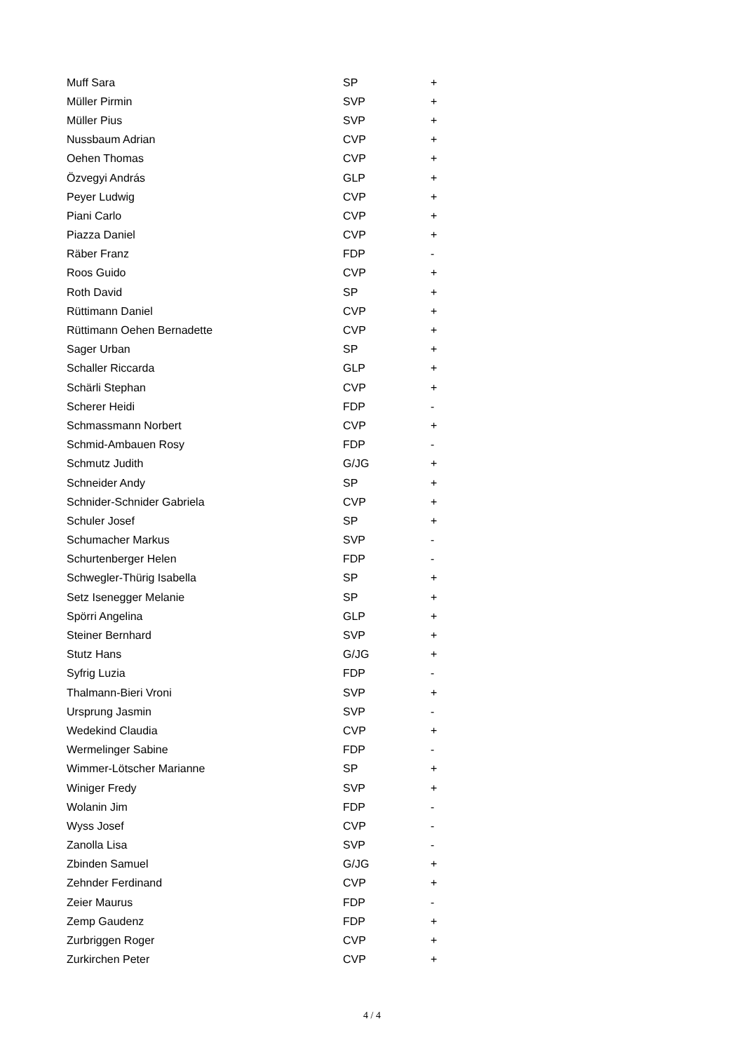| Muff Sara | SP | + |
| Müller Pirmin | SVP | + |
| Müller Pius | SVP | + |
| Nussbaum Adrian | CVP | + |
| Oehen Thomas | CVP | + |
| Özvegyi András | GLP | + |
| Peyer Ludwig | CVP | + |
| Piani Carlo | CVP | + |
| Piazza Daniel | CVP | + |
| Räber Franz | FDP | - |
| Roos Guido | CVP | + |
| Roth David | SP | + |
| Rüttimann Daniel | CVP | + |
| Rüttimann Oehen Bernadette | CVP | + |
| Sager Urban | SP | + |
| Schaller Riccarda | GLP | + |
| Schärli Stephan | CVP | + |
| Scherer Heidi | FDP | - |
| Schmassmann Norbert | CVP | + |
| Schmid-Ambauen Rosy | FDP | - |
| Schmutz Judith | G/JG | + |
| Schneider Andy | SP | + |
| Schnider-Schnider Gabriela | CVP | + |
| Schuler Josef | SP | + |
| Schumacher Markus | SVP | - |
| Schurtenberger Helen | FDP | - |
| Schwegler-Thürig Isabella | SP | + |
| Setz Isenegger Melanie | SP | + |
| Spörri Angelina | GLP | + |
| Steiner Bernhard | SVP | + |
| Stutz Hans | G/JG | + |
| Syfrig Luzia | FDP | - |
| Thalmann-Bieri Vroni | SVP | + |
| Ursprung Jasmin | SVP | - |
| Wedekind Claudia | CVP | + |
| Wermelinger Sabine | FDP | - |
| Wimmer-Lötscher Marianne | SP | + |
| Winiger Fredy | SVP | + |
| Wolanin Jim | FDP | - |
| Wyss Josef | CVP | - |
| Zanolla Lisa | SVP | - |
| Zbinden Samuel | G/JG | + |
| Zehnder Ferdinand | CVP | + |
| Zeier Maurus | FDP | - |
| Zemp Gaudenz | FDP | + |
| Zurbriggen Roger | CVP | + |
| Zurkirchen Peter | CVP | + |
4 / 4